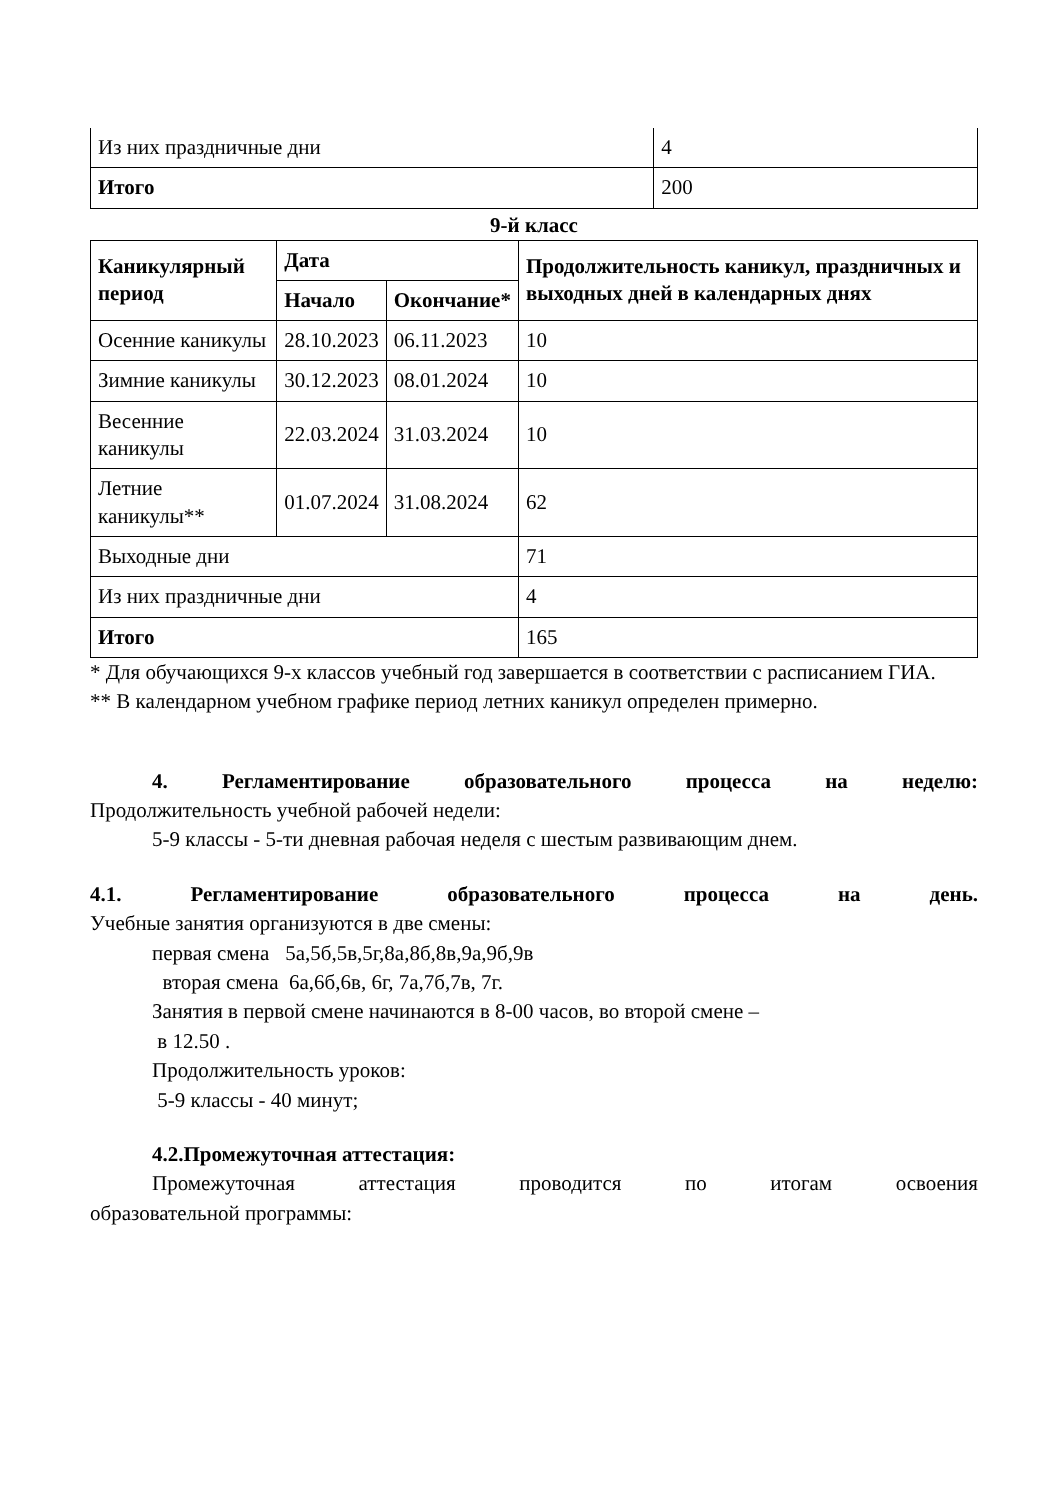| Из них праздничные дни | 4 |
| Итого | 200 |
9-й класс
| Каникулярный период | Дата | | Продолжительность каникул, праздничных и выходных дней в календарных днях |
| --- | --- | --- | --- |
| | Начало | Окончание* | |
| Осенние каникулы | 28.10.2023 | 06.11.2023 | 10 |
| Зимние каникулы | 30.12.2023 | 08.01.2024 | 10 |
| Весенние каникулы | 22.03.2024 | 31.03.2024 | 10 |
| Летние каникулы** | 01.07.2024 | 31.08.2024 | 62 |
| Выходные дни | | | 71 |
| Из них праздничные дни | | | 4 |
| Итого | | | 165 |
* Для обучающихся 9-х классов учебный год завершается в соответствии с расписанием ГИА.
** В календарном учебном графике период летних каникул определен примерно.
4. Регламентирование образовательного процесса на неделю:
Продолжительность учебной рабочей недели:
5-9 классы - 5-ти дневная рабочая неделя с шестым развивающим днем.
4.1. Регламентирование образовательного процесса на день.
Учебные занятия организуются в две смены:
первая смена 5а,5б,5в,5г,8а,8б,8в,9а,9б,9в
вторая смена 6а,6б,6в, 6г, 7а,7б,7в, 7г.
Занятия в первой смене начинаются в 8-00 часов, во второй смене –
в 12.50 .
Продолжительность уроков:
5-9 классы - 40 минут;
4.2.Промежуточная аттестация:
Промежуточная аттестация проводится по итогам освоения
образовательной программы: